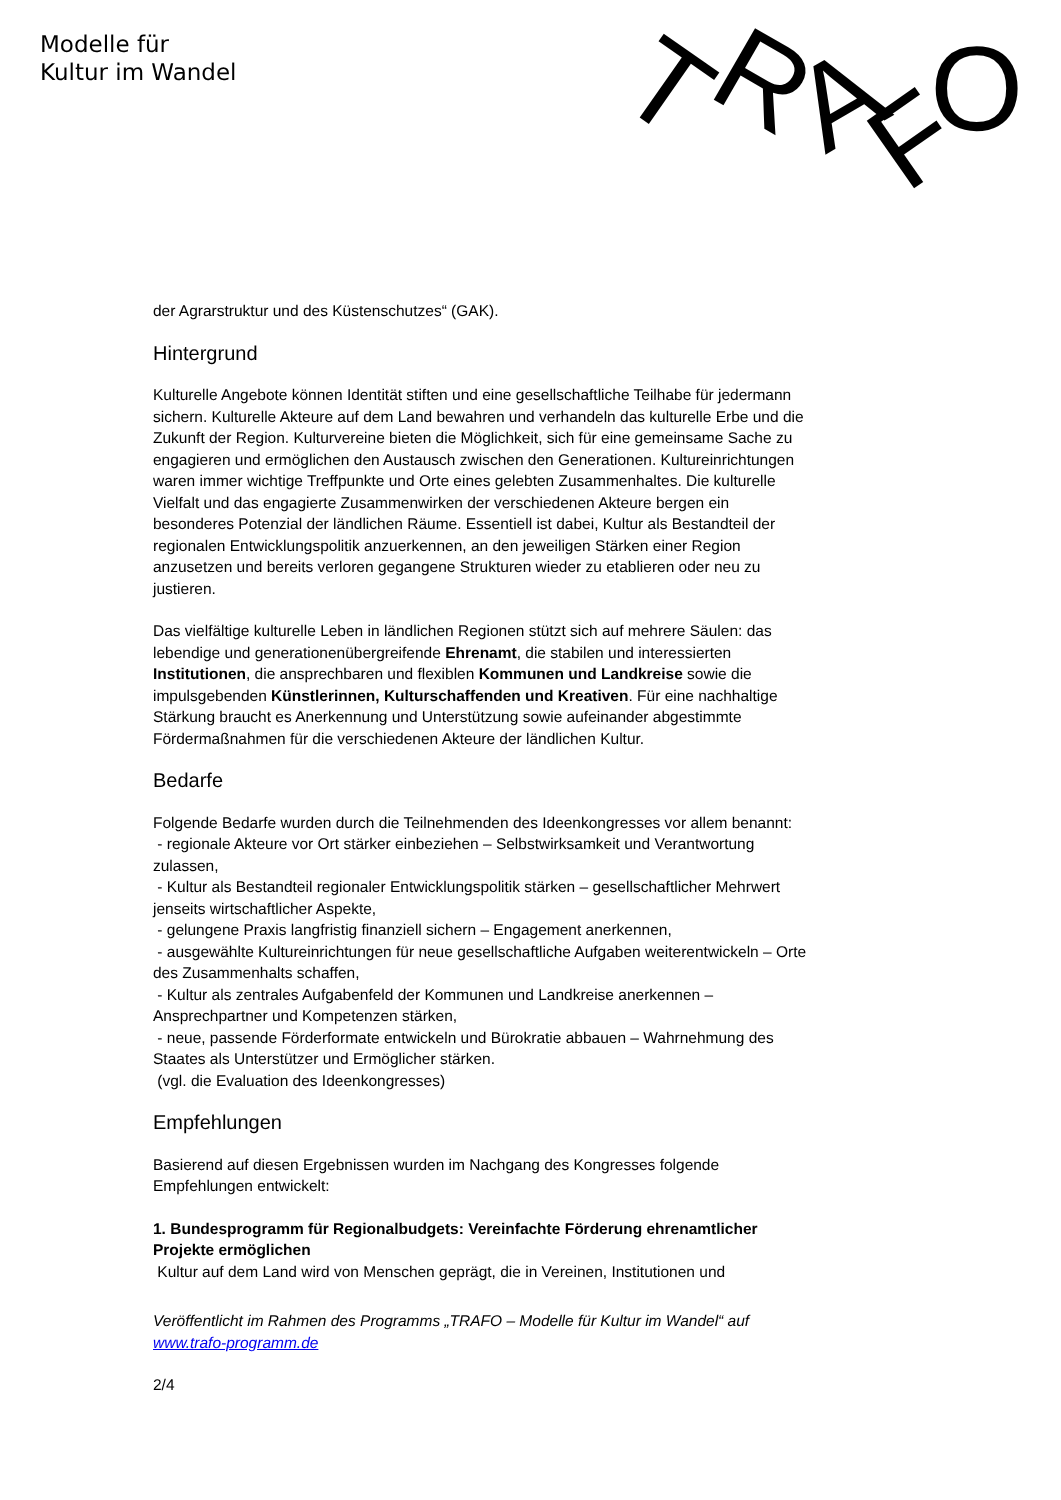Modelle für
Kultur im Wandel
T
R
A
F
O
der Agrarstruktur und des Küstenschutzes“ (GAK).
Hintergrund
Kulturelle Angebote können Identität stiften und eine gesellschaftliche Teilhabe für jedermann sichern. Kulturelle Akteure auf dem Land bewahren und verhandeln das kulturelle Erbe und die Zukunft der Region. Kulturvereine bieten die Möglichkeit, sich für eine gemeinsame Sache zu engagieren und ermöglichen den Austausch zwischen den Generationen. Kultureinrichtungen waren immer wichtige Treffpunkte und Orte eines gelebten Zusammenhaltes. Die kulturelle Vielfalt und das engagierte Zusammenwirken der verschiedenen Akteure bergen ein besonderes Potenzial der ländlichen Räume. Essentiell ist dabei, Kultur als Bestandteil der regionalen Entwicklungspolitik anzuerkennen, an den jeweiligen Stärken einer Region anzusetzen und bereits verloren gegangene Strukturen wieder zu etablieren oder neu zu justieren.
Das vielfältige kulturelle Leben in ländlichen Regionen stützt sich auf mehrere Säulen: das lebendige und generationenübergreifende Ehrenamt, die stabilen und interessierten Institutionen, die ansprechbaren und flexiblen Kommunen und Landkreise sowie die impulsgebenden Künstlerinnen, Kulturschaffenden und Kreativen. Für eine nachhaltige Stärkung braucht es Anerkennung und Unterstützung sowie aufeinander abgestimmte Fördermaßnahmen für die verschiedenen Akteure der ländlichen Kultur.
Bedarfe
Folgende Bedarfe wurden durch die Teilnehmenden des Ideenkongresses vor allem benannt:
- regionale Akteure vor Ort stärker einbeziehen – Selbstwirksamkeit und Verantwortung zulassen,
- Kultur als Bestandteil regionaler Entwicklungspolitik stärken – gesellschaftlicher Mehrwert jenseits wirtschaftlicher Aspekte,
- gelungene Praxis langfristig finanziell sichern – Engagement anerkennen,
- ausgewählte Kultureinrichtungen für neue gesellschaftliche Aufgaben weiterentwickeln – Orte des Zusammenhalts schaffen,
- Kultur als zentrales Aufgabenfeld der Kommunen und Landkreise anerkennen – Ansprechpartner und Kompetenzen stärken,
- neue, passende Förderformate entwickeln und Bürokratie abbauen – Wahrnehmung des Staates als Unterstützer und Ermöglicher stärken.
(vgl. die Evaluation des Ideenkongresses)
Empfehlungen
Basierend auf diesen Ergebnissen wurden im Nachgang des Kongresses folgende Empfehlungen entwickelt:
1. Bundesprogramm für Regionalbudgets: Vereinfachte Förderung ehrenamtlicher Projekte ermöglichen
Kultur auf dem Land wird von Menschen geprägt, die in Vereinen, Institutionen und
Veröffentlicht im Rahmen des Programms „TRAFO – Modelle für Kultur im Wandel“ auf www.trafo-programm.de
2/4